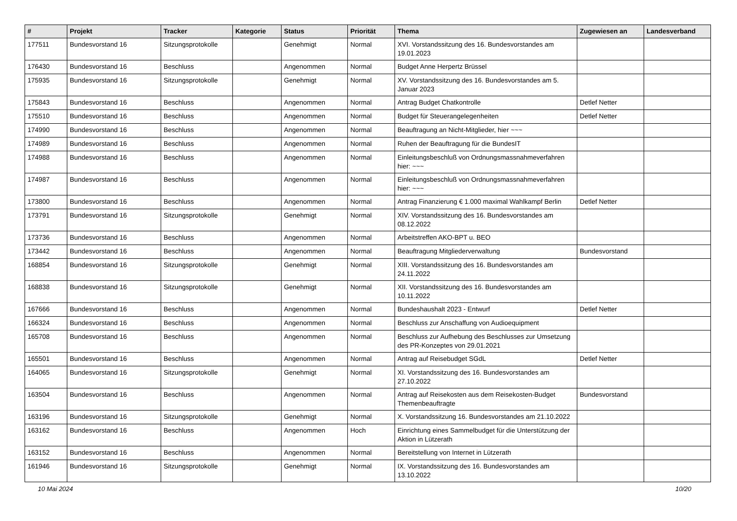| # | Projekt | Tracker | Kategorie | Status | Priorität | Thema | Zugewiesen an | Landesverband |
| --- | --- | --- | --- | --- | --- | --- | --- | --- |
| 177511 | Bundesvorstand 16 | Sitzungsprotokolle | | Genehmigt | Normal | XVI. Vorstandssitzung des 16. Bundesvorstandes am 19.01.2023 | | |
| 176430 | Bundesvorstand 16 | Beschluss | | Angenommen | Normal | Budget Anne Herpertz Brüssel | | |
| 175935 | Bundesvorstand 16 | Sitzungsprotokolle | | Genehmigt | Normal | XV. Vorstandssitzung des 16. Bundesvorstandes am 5. Januar 2023 | | |
| 175843 | Bundesvorstand 16 | Beschluss | | Angenommen | Normal | Antrag Budget Chatkontrolle | Detlef Netter | |
| 175510 | Bundesvorstand 16 | Beschluss | | Angenommen | Normal | Budget für Steuerangelegenheiten | Detlef Netter | |
| 174990 | Bundesvorstand 16 | Beschluss | | Angenommen | Normal | Beauftragung an Nicht-Mitglieder, hier ~~~ | | |
| 174989 | Bundesvorstand 16 | Beschluss | | Angenommen | Normal | Ruhen der Beauftragung für die BundesIT | | |
| 174988 | Bundesvorstand 16 | Beschluss | | Angenommen | Normal | Einleitungsbeschluß von Ordnungsmassnahmeverfahren hier: ~~~ | | |
| 174987 | Bundesvorstand 16 | Beschluss | | Angenommen | Normal | Einleitungsbeschluß von Ordnungsmassnahmeverfahren hier: ~~~ | | |
| 173800 | Bundesvorstand 16 | Beschluss | | Angenommen | Normal | Antrag Finanzierung € 1.000 maximal Wahlkampf Berlin | Detlef Netter | |
| 173791 | Bundesvorstand 16 | Sitzungsprotokolle | | Genehmigt | Normal | XIV. Vorstandssitzung des 16. Bundesvorstandes am 08.12.2022 | | |
| 173736 | Bundesvorstand 16 | Beschluss | | Angenommen | Normal | Arbeitstreffen AKO-BPT u. BEO | | |
| 173442 | Bundesvorstand 16 | Beschluss | | Angenommen | Normal | Beauftragung Mitgliederverwaltung | Bundesvorstand | |
| 168854 | Bundesvorstand 16 | Sitzungsprotokolle | | Genehmigt | Normal | XIII. Vorstandssitzung des 16. Bundesvorstandes am 24.11.2022 | | |
| 168838 | Bundesvorstand 16 | Sitzungsprotokolle | | Genehmigt | Normal | XII. Vorstandssitzung des 16. Bundesvorstandes am 10.11.2022 | | |
| 167666 | Bundesvorstand 16 | Beschluss | | Angenommen | Normal | Bundeshaushalt 2023 - Entwurf | Detlef Netter | |
| 166324 | Bundesvorstand 16 | Beschluss | | Angenommen | Normal | Beschluss zur Anschaffung von Audioequipment | | |
| 165708 | Bundesvorstand 16 | Beschluss | | Angenommen | Normal | Beschluss zur Aufhebung des Beschlusses zur Umsetzung des PR-Konzeptes von 29.01.2021 | | |
| 165501 | Bundesvorstand 16 | Beschluss | | Angenommen | Normal | Antrag auf Reisebudget SGdL | Detlef Netter | |
| 164065 | Bundesvorstand 16 | Sitzungsprotokolle | | Genehmigt | Normal | XI. Vorstandssitzung des 16. Bundesvorstandes am 27.10.2022 | | |
| 163504 | Bundesvorstand 16 | Beschluss | | Angenommen | Normal | Antrag auf Reisekosten aus dem Reisekosten-Budget Themenbeauftragte | Bundesvorstand | |
| 163196 | Bundesvorstand 16 | Sitzungsprotokolle | | Genehmigt | Normal | X. Vorstandssitzung 16. Bundesvorstandes am 21.10.2022 | | |
| 163162 | Bundesvorstand 16 | Beschluss | | Angenommen | Hoch | Einrichtung eines Sammelbudget für die Unterstützung der Aktion in Lützerath | | |
| 163152 | Bundesvorstand 16 | Beschluss | | Angenommen | Normal | Bereitstellung von Internet in Lützerath | | |
| 161946 | Bundesvorstand 16 | Sitzungsprotokolle | | Genehmigt | Normal | IX. Vorstandssitzung des 16. Bundesvorstandes am 13.10.2022 | | |
10 Mai 2024 10/20